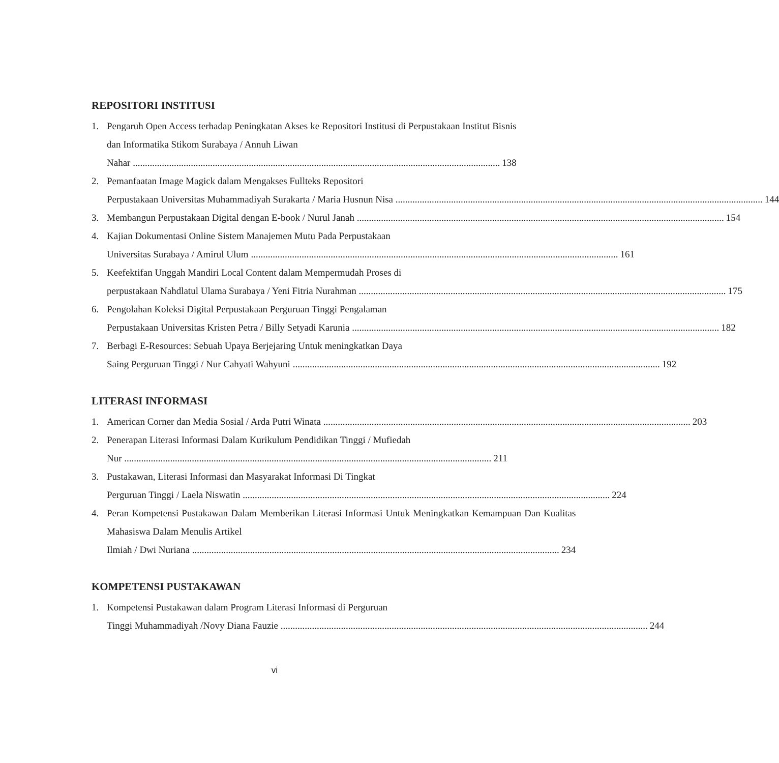REPOSITORI INSTITUSI
1. Pengaruh Open Access terhadap Peningkatan Akses ke Repositori Institusi di Perpustakaan Institut Bisnis dan Informatika Stikom Surabaya / Annuh Liwan
Nahar 138
2. Pemanfaatan Image Magick dalam Mengakses Fullteks Repositori
Perpustakaan Universitas Muhammadiyah Surakarta / Maria Husnun Nisa 144
3. Membangun Perpustakaan Digital dengan E-book / Nurul Janah 154
4. Kajian Dokumentasi Online Sistem Manajemen Mutu Pada Perpustakaan
Universitas Surabaya / Amirul Ulum 161
5. Keefektifan Unggah Mandiri Local Content dalam Mempermudah Proses di
perpustakaan Nahdlatul Ulama Surabaya / Yeni Fitria Nurahman 175
6. Pengolahan Koleksi Digital Perpustakaan Perguruan Tinggi Pengalaman
Perpustakaan Universitas Kristen Petra / Billy Setyadi Karunia 182
7. Berbagi E-Resources: Sebuah Upaya Berjejaring Untuk meningkatkan Daya
Saing Perguruan Tinggi / Nur Cahyati Wahyuni 192
LITERASI INFORMASI
1. American Corner dan Media Sosial / Arda Putri Winata 203
2. Penerapan Literasi Informasi Dalam Kurikulum Pendidikan Tinggi / Mufiedah
Nur 211
3. Pustakawan, Literasi Informasi dan Masyarakat Informasi Di Tingkat
Perguruan Tinggi / Laela Niswatin 224
4. Peran Kompetensi Pustakawan Dalam Memberikan Literasi Informasi Untuk Meningkatkan Kemampuan Dan Kualitas Mahasiswa Dalam Menulis Artikel
Ilmiah / Dwi Nuriana 234
KOMPETENSI PUSTAKAWAN
1. Kompetensi Pustakawan dalam Program Literasi Informasi di Perguruan
Tinggi Muhammadiyah /Novy Diana Fauzie 244
vi